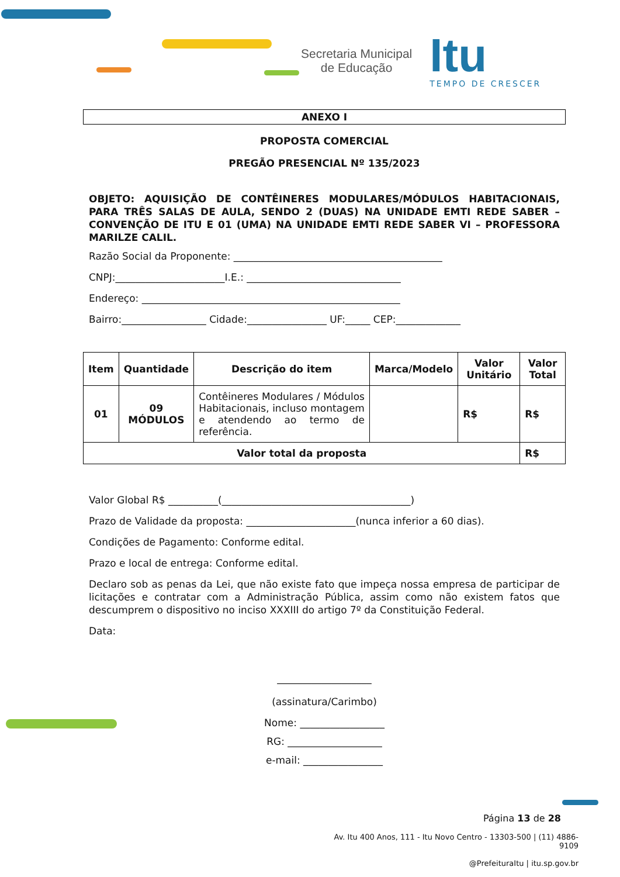Secretaria Municipal
de Educação
Itu
TEMPO DE CRESCER
ANEXO I
PROPOSTA COMERCIAL
PREGÃO PRESENCIAL Nº 135/2023
OBJETO: AQUISIÇÃO DE CONTÊINERES MODULARES/MÓDULOS HABITACIONAIS, PARA TRÊS SALAS DE AULA, SENDO 2 (DUAS) NA UNIDADE EMTI REDE SABER – CONVENÇÃO DE ITU E 01 (UMA) NA UNIDADE EMTI REDE SABER VI – PROFESSORA MARILZE CALIL.
Razão Social da Proponente: __________________________________________
CNPJ:______________________I.E.: _______________________________
Endereço: ____________________________________________________
Bairro:_________________ Cidade:________________ UF:_____ CEP:_____________
| Item | Quantidade | Descrição do item | Marca/Modelo | Valor Unitário | Valor Total |
| --- | --- | --- | --- | --- | --- |
| 01 | 09 MÓDULOS | Contêineres Modulares / Módulos Habitacionais, incluso montagem e atendendo ao termo de referência. | | R$ | R$ |
| Valor total da proposta | | | | | R$ |
Valor Global R$ __________(______________________________________)
Prazo de Validade da proposta: ______________________(nunca inferior a 60 dias).
Condições de Pagamento: Conforme edital.
Prazo e local de entrega: Conforme edital.
Declaro sob as penas da Lei, que não existe fato que impeça nossa empresa de participar de licitações e contratar com a Administração Pública, assim como não existem fatos que descumprem o dispositivo no inciso XXXIII do artigo 7º da Constituição Federal.
Data:
___________________
(assinatura/Carimbo)
Nome: _________________
RG: ___________________
e-mail: ________________
Página 13 de 28
Av. Itu 400 Anos, 111 - Itu Novo Centro - 13303-500 | (11) 4886-9109
@PrefeituraItu | itu.sp.gov.br